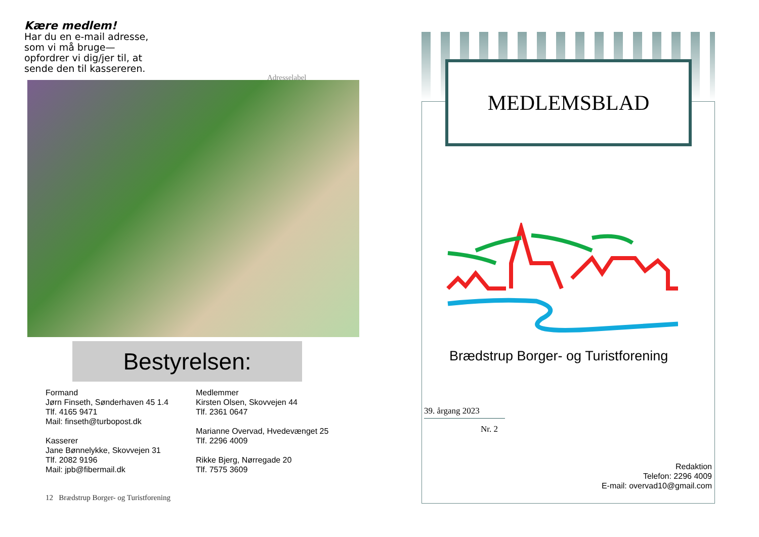Kære medlem!
Har du en e-mail adresse, som vi må bruge—opfordrer vi dig/jer til, at sende den til kassereren.
Adresselabel
Bestyrelsen:
Formand
Jørn Finseth, Sønderhaven 45 1.4
Tlf. 4165 9471
Mail: finseth@turbopost.dk
Kasserer
Jane Bønnelykke, Skovvejen 31
Tlf. 2082 9196
Mail: jpb@fibermail.dk
Medlemmer
Kirsten Olsen, Skovvejen 44
Tlf. 2361 0647
Marianne Overvad, Hvedevænget 25
Tlf. 2296 4009
Rikke Bjerg, Nørregade 20
Tlf. 7575 3609
12 Brædstrup Borger- og Turistforening
MEDLEMSBLAD
Brædstrup Borger- og Turistforening
39. årgang 2023
Nr. 2
Redaktion
Telefon: 2296 4009
E-mail: overvad10@gmail.com